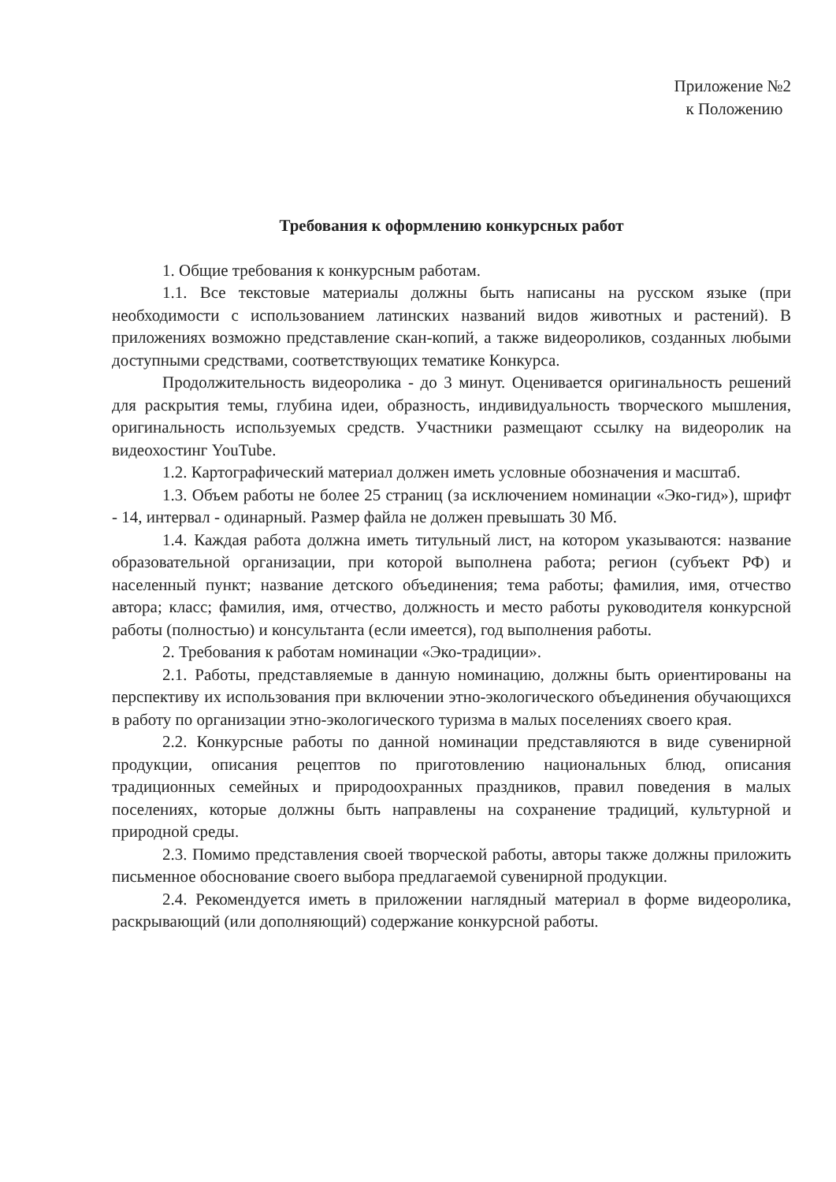Приложение №2
к Положению
Требования к оформлению конкурсных работ
1. Общие требования к конкурсным работам.
1.1. Все текстовые материалы должны быть написаны на русском языке (при необходимости с использованием латинских названий видов животных и растений). В приложениях возможно представление скан-копий, а также видеороликов, созданных любыми доступными средствами, соответствующих тематике Конкурса.
Продолжительность видеоролика - до 3 минут. Оценивается оригинальность решений для раскрытия темы, глубина идеи, образность, индивидуальность творческого мышления, оригинальность используемых средств. Участники размещают ссылку на видеоролик на видеохостинг YouTube.
1.2. Картографический материал должен иметь условные обозначения и масштаб.
1.3. Объем работы не более 25 страниц (за исключением номинации «Эко-гид»), шрифт - 14, интервал - одинарный. Размер файла не должен превышать 30 Мб.
1.4. Каждая работа должна иметь титульный лист, на котором указываются: название образовательной организации, при которой выполнена работа; регион (субъект РФ) и населенный пункт; название детского объединения; тема работы; фамилия, имя, отчество автора; класс; фамилия, имя, отчество, должность и место работы руководителя конкурсной работы (полностью) и консультанта (если имеется), год выполнения работы.
2. Требования к работам номинации «Эко-традиции».
2.1. Работы, представляемые в данную номинацию, должны быть ориентированы на перспективу их использования при включении этно-экологического объединения обучающихся в работу по организации этно-экологического туризма в малых поселениях своего края.
2.2. Конкурсные работы по данной номинации представляются в виде сувенирной продукции, описания рецептов по приготовлению национальных блюд, описания традиционных семейных и природоохранных праздников, правил поведения в малых поселениях, которые должны быть направлены на сохранение традиций, культурной и природной среды.
2.3. Помимо представления своей творческой работы, авторы также должны приложить письменное обоснование своего выбора предлагаемой сувенирной продукции.
2.4. Рекомендуется иметь в приложении наглядный материал в форме видеоролика, раскрывающий (или дополняющий) содержание конкурсной работы.